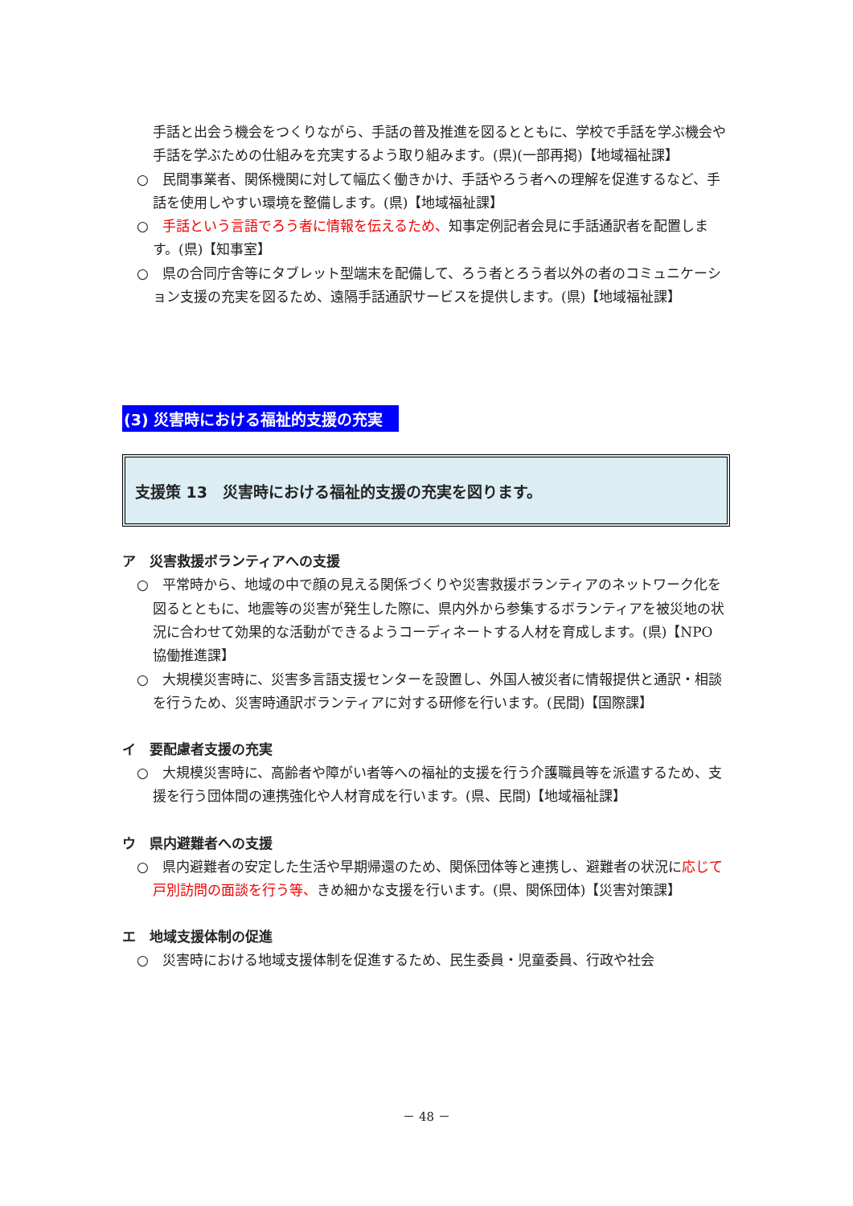手話と出会う機会をつくりながら、手話の普及推進を図るとともに、学校で手話を学ぶ機会や手話を学ぶための仕組みを充実するよう取り組みます。(県)(一部再掲)【地域福祉課】
○　民間事業者、関係機関に対して幅広く働きかけ、手話やろう者への理解を促進するなど、手話を使用しやすい環境を整備します。(県)【地域福祉課】
○　手話という言語でろう者に情報を伝えるため、知事定例記者会見に手話通訳者を配置します。(県)【知事室】
○　県の合同庁舎等にタブレット型端末を配備して、ろう者とろう者以外の者のコミュニケーション支援の充実を図るため、遠隔手話通訳サービスを提供します。(県)【地域福祉課】
(3) 災害時における福祉的支援の充実
支援策 13　災害時における福祉的支援の充実を図ります。
ア　災害救援ボランティアへの支援
○　平常時から、地域の中で顔の見える関係づくりや災害救援ボランティアのネットワーク化を図るとともに、地震等の災害が発生した際に、県内外から参集するボランティアを被災地の状況に合わせて効果的な活動ができるようコーディネートする人材を育成します。(県)【NPO 協働推進課】
○　大規模災害時に、災害多言語支援センターを設置し、外国人被災者に情報提供と通訳・相談を行うため、災害時通訳ボランティアに対する研修を行います。(民間)【国際課】
イ　要配慮者支援の充実
○　大規模災害時に、高齢者や障がい者等への福祉的支援を行う介護職員等を派遣するため、支援を行う団体間の連携強化や人材育成を行います。(県、民間)【地域福祉課】
ウ　県内避難者への支援
○　県内避難者の安定した生活や早期帰還のため、関係団体等と連携し、避難者の状況に応じて戸別訪問の面談を行う等、きめ細かな支援を行います。(県、関係団体)【災害対策課】
エ　地域支援体制の促進
○　災害時における地域支援体制を促進するため、民生委員・児童委員、行政や社会
－ 48 －